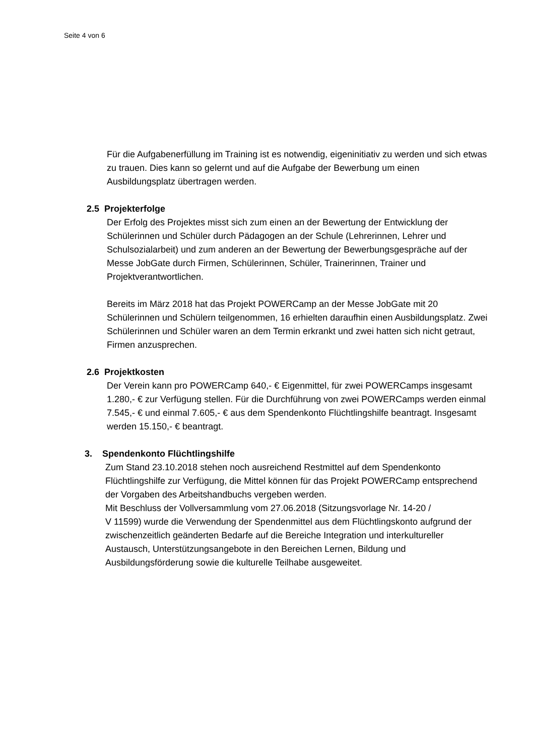Seite 4 von 6
Für die Aufgabenerfüllung im Training ist es notwendig, eigeninitiativ zu werden und sich etwas zu trauen. Dies kann so gelernt und auf die Aufgabe der Bewerbung um einen Ausbildungsplatz übertragen werden.
2.5 Projekterfolge
Der Erfolg des Projektes misst sich zum einen an der Bewertung der Entwicklung der Schülerinnen und Schüler durch Pädagogen an der Schule (Lehrerinnen, Lehrer und Schulsozialarbeit) und zum anderen an der Bewertung der Bewerbungsgespräche auf der Messe JobGate durch Firmen, Schülerinnen, Schüler, Trainerinnen, Trainer und Projektverantwortlichen.
Bereits im März 2018 hat das Projekt POWERCamp an der Messe JobGate mit 20 Schülerinnen und Schülern teilgenommen, 16 erhielten daraufhin einen Ausbildungsplatz. Zwei Schülerinnen und Schüler waren an dem Termin erkrankt und zwei hatten sich nicht getraut, Firmen anzusprechen.
2.6 Projektkosten
Der Verein kann pro POWERCamp 640,- € Eigenmittel, für zwei POWERCamps insgesamt 1.280,- € zur Verfügung stellen. Für die Durchführung von zwei POWERCamps werden einmal 7.545,- € und einmal 7.605,- € aus dem Spendenkonto Flüchtlingshilfe beantragt. Insgesamt werden 15.150,- € beantragt.
3. Spendenkonto Flüchtlingshilfe
Zum Stand 23.10.2018 stehen noch ausreichend Restmittel auf dem Spendenkonto Flüchtlingshilfe zur Verfügung, die Mittel können für das Projekt POWERCamp entsprechend der Vorgaben des Arbeitshandbuchs vergeben werden.
Mit Beschluss der Vollversammlung vom 27.06.2018 (Sitzungsvorlage Nr. 14-20 /
V 11599) wurde die Verwendung der Spendenmittel aus dem Flüchtlingskonto aufgrund der zwischenzeitlich geänderten Bedarfe auf die Bereiche Integration und interkultureller Austausch, Unterstützungsangebote in den Bereichen Lernen, Bildung und Ausbildungsförderung sowie die kulturelle Teilhabe ausgeweitet.